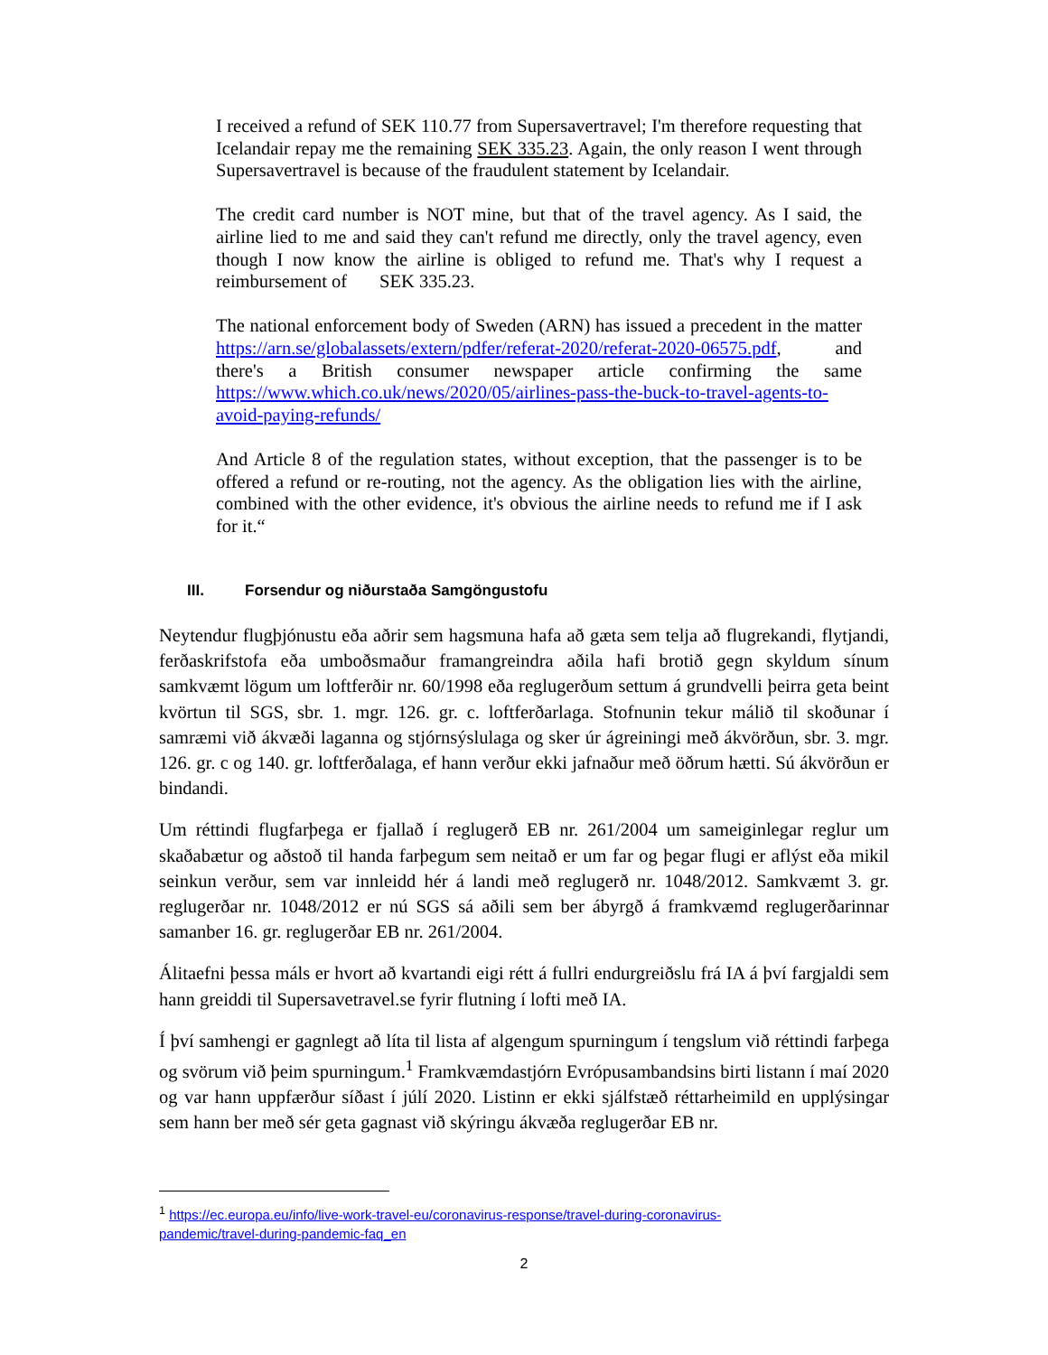I received a refund of SEK 110.77 from Supersavertravel; I'm therefore requesting that Icelandair repay me the remaining SEK 335.23. Again, the only reason I went through Supersavertravel is because of the fraudulent statement by Icelandair.
The credit card number is NOT mine, but that of the travel agency. As I said, the airline lied to me and said they can't refund me directly, only the travel agency, even though I now know the airline is obliged to refund me. That's why I request a reimbursement of SEK 335.23.
The national enforcement body of Sweden (ARN) has issued a precedent in the matter https://arn.se/globalassets/extern/pdfer/referat-2020/referat-2020-06575.pdf, and there's a British consumer newspaper article confirming the same https://www.which.co.uk/news/2020/05/airlines-pass-the-buck-to-travel-agents-to-avoid-paying-refunds/
And Article 8 of the regulation states, without exception, that the passenger is to be offered a refund or re-routing, not the agency. As the obligation lies with the airline, combined with the other evidence, it's obvious the airline needs to refund me if I ask for it.“
III. Forsendur og niðurstaða Samgöngustofu
Neytendur flugþjónustu eða aðrir sem hagsmuna hafa að gæta sem telja að flugrekandi, flytjandi, ferðaskrifstofa eða umboðsmaður framangreindra aðila hafi brotið gegn skyldum sínum samkvæmt lögum um loftferðir nr. 60/1998 eða reglugerðum settum á grundvelli þeirra geta beint kvörtun til SGS, sbr. 1. mgr. 126. gr. c. loftferðarlaga. Stofnunin tekur málið til skoðunar í samræmi við ákvæði laganna og stjórnsýslulaga og sker úr ágreiningi með ákvörðun, sbr. 3. mgr. 126. gr. c og 140. gr. loftferðalaga, ef hann verður ekki jafnaður með öðrum hætti. Sú ákvörðun er bindandi.
Um réttindi flugfarþega er fjallað í reglugerð EB nr. 261/2004 um sameiginlegar reglur um skaðabætur og aðstoð til handa farþegum sem neitað er um far og þegar flugi er aflýst eða mikil seinkun verður, sem var innleidd hér á landi með reglugerð nr. 1048/2012. Samkvæmt 3. gr. reglugerðar nr. 1048/2012 er nú SGS sá aðili sem ber ábyrgð á framkvæmd reglugerðarinnar samanber 16. gr. reglugerðar EB nr. 261/2004.
Álitaefni þessa máls er hvort að kvartandi eigi rétt á fullri endurgreiðslu frá IA á því fargjaldi sem hann greiddi til Supersavetravel.se fyrir flutning í lofti með IA.
Í því samhengi er gagnlegt að líta til lista af algengum spurningum í tengslum við réttindi farþega og svörum við þeim spurningum.<sup>1</sup> Framkvæmdastjórn Evrópusambandsins birti listann í maí 2020 og var hann uppfærður síðast í júlí 2020. Listinn er ekki sjálfstæð réttarheimild en upplýsingar sem hann ber með sér geta gagnast við skýringu ákvæða reglugerðar EB nr.
<sup>1</sup> https://ec.europa.eu/info/live-work-travel-eu/coronavirus-response/travel-during-coronavirus-
pandemic/travel-during-pandemic-faq_en
2